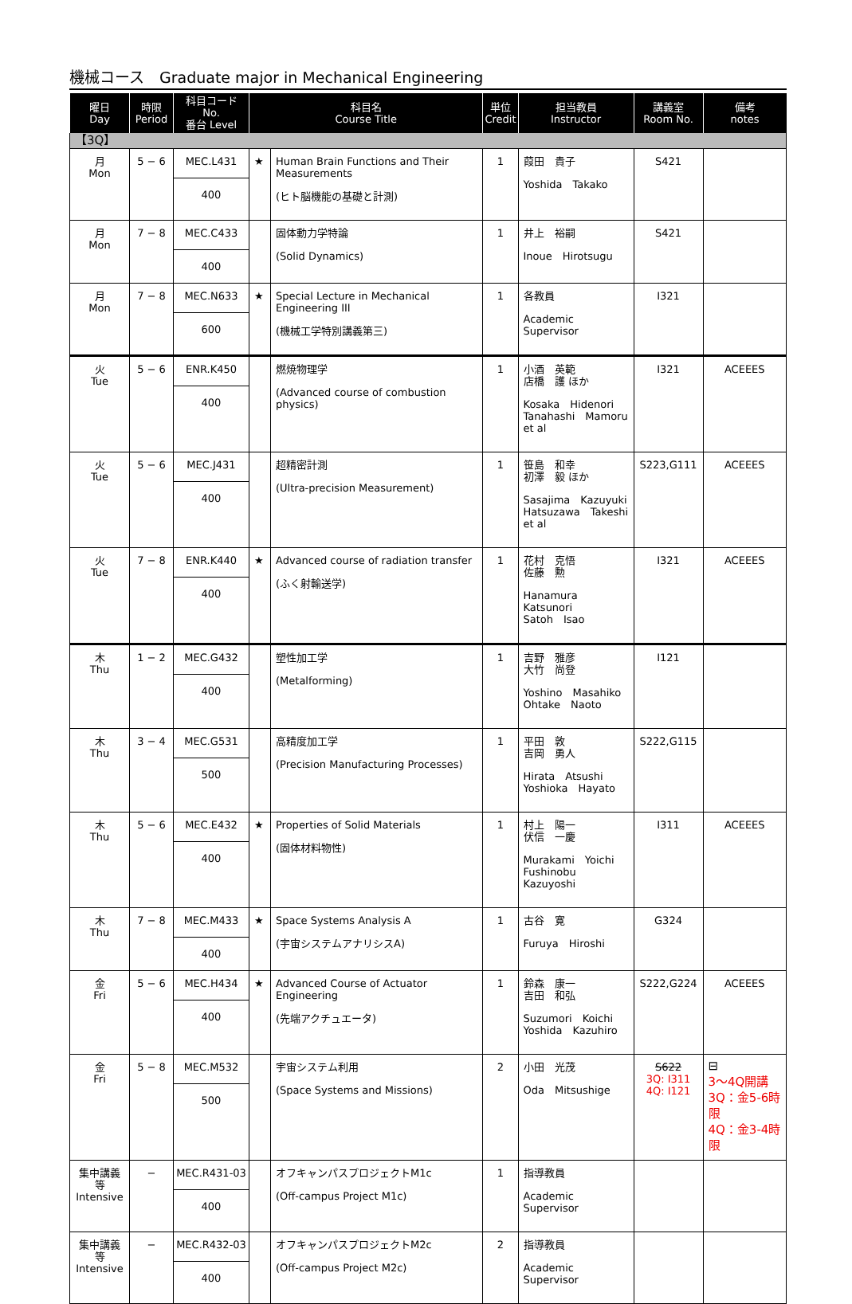機械コース　Graduate major in Mechanical Engineering
| 曜日 Day | 時限 Period | 科目コード No. 番台 Level | 科目名 Course Title | | 単位 Credit | 担当教員 Instructor | 講義室 Room No. | 備考 notes |
| --- | --- | --- | --- | --- | --- | --- | --- | --- |
| 【3Q】 | | | | | | | | |
| 月 Mon | 5 − 6 | MEC.L431 400 | ★ | Human Brain Functions and Their Measurements (ヒト脳機能の基礎と計測) | 1 | 葭田 貴子 Yoshida Takako | S421 | |
| 月 Mon | 7 − 8 | MEC.C433 400 | | 固体動力学特論 (Solid Dynamics) | 1 | 井上 裕嗣 Inoue Hirotsugu | S421 | |
| 月 Mon | 7 − 8 | MEC.N633 600 | ★ | Special Lecture in Mechanical Engineering III (機械工学特別講義第三) | 1 | 各教員 Academic Supervisor | I321 | |
| 火 Tue | 5 − 6 | ENR.K450 400 | | 燃焼物理学 (Advanced course of combustion physics) | 1 | 小酒 英範 店橋 護 ほか Kosaka Hidenori Tanahashi Mamoru et al | I321 | ACEEES |
| 火 Tue | 5 − 6 | MEC.J431 400 | | 超精密計測 (Ultra-precision Measurement) | 1 | 笹島 和幸 初澤 毅 ほか Sasajima Kazuyuki Hatsuzawa Takeshi et al | S223,G111 | ACEEES |
| 火 Tue | 7 − 8 | ENR.K440 400 | ★ | Advanced course of radiation transfer (ふく射輸送学) | 1 | 花村 克悟 佐藤 勲 Hanamura Katsunori Satoh Isao | I321 | ACEEES |
| 木 Thu | 1 − 2 | MEC.G432 400 | | 塑性加工学 (Metalforming) | 1 | 吉野 雅彦 大竹 尚登 Yoshino Masahiko Ohtake Naoto | I121 | |
| 木 Thu | 3 − 4 | MEC.G531 500 | | 高精度加工学 (Precision Manufacturing Processes) | 1 | 平田 敦 吉岡 勇人 Hirata Atsushi Yoshioka Hayato | S222,G115 | |
| 木 Thu | 5 − 6 | MEC.E432 400 | ★ | Properties of Solid Materials (固体材料物性) | 1 | 村上 陽一 伏信 一慶 Murakami Yoichi Fushinobu Kazuyoshi | I311 | ACEEES |
| 木 Thu | 7 − 8 | MEC.M433 400 | ★ | Space Systems Analysis A (宇宙システムアナリシスA) | 1 | 古谷 寛 Furuya Hiroshi | G324 | |
| 金 Fri | 5 − 6 | MEC.H434 400 | ★ | Advanced Course of Actuator Engineering (先端アクチュエータ) | 1 | 鈴森 康一 吉田 和弘 Suzumori Koichi Yoshida Kazuhiro | S222,G224 | ACEEES |
| 金 Fri | 5 − 8 | MEC.M532 500 | | 宇宙システム利用 (Space Systems and Missions) | 2 | 小田 光茂 Oda Mitsushige | S622 3Q: I311 4Q: I121 | ⊟ 3～4Q開講 3Q：金5-6時限 4Q：金3-4時限 |
| 集中講義等 Intensive | − | MEC.R431-03 400 | | オフキャンパスプロジェクトM1c (Off-campus Project M1c) | 1 | 指導教員 Academic Supervisor | | |
| 集中講義等 Intensive | − | MEC.R432-03 400 | | オフキャンパスプロジェクトM2c (Off-campus Project M2c) | 2 | 指導教員 Academic Supervisor | | |